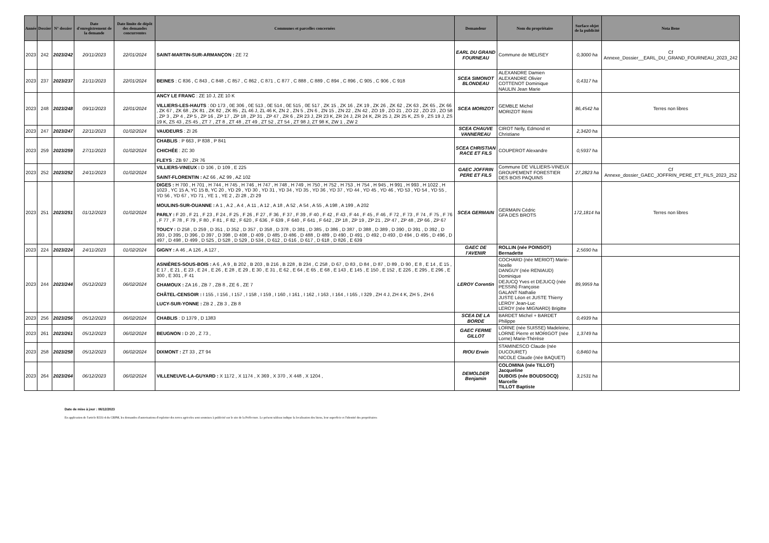| Année | Dossier | N° dossier | Date d'enregistrement de la demande | Date limite de dépôt des demandes concurrentes | Communes et parcelles concernées | Demandeur | Nom du propriétaire | Surface objet de la publicité | Nota Bene |
| --- | --- | --- | --- | --- | --- | --- | --- | --- | --- |
| 2023 | 242 | 2023/242 | 20/11/2023 | 22/01/2024 | SAINT-MARTIN-SUR-ARMANÇON : ZE 72 | EARL DU GRAND FOURNEAU | Commune de MELISEY | 0,3000 ha | Cf Annexe_Dossier__EARL_DU_GRAND_FOURNEAU_2023_242 |
| 2023 | 237 | 2023/237 | 21/11/2023 | 22/01/2024 | BEINES : C 836 , C 843 , C 848 , C 857 , C 862 , C 871 , C 877 , C 888 , C 889 , C 894 , C 896 , C 905 , C 906 , C 918 | SCEA SIMONOT BLONDEAU | ALEXANDRE Damien ALEXANDRE Olivier COTTENOT Dominique NAULIN Jean Marie | 0,4317 ha | |
| 2023 | 248 | 2023/248 | 09/11/2023 | 22/01/2024 | ANCY LE FRANC : ZE 10 J, ZE 10 K VILLIERS-LES-HAUTS : 0D 173 , 0E 306 , 0E 513 , 0E 514 , 0E 515 , 0E 517 , ZK 15 , ZK 16 , ZK 19 , ZK 26 , ZK 62 , ZK 63 , ZK 65 , ZK 66 , ZK 67 , ZK 68 , ZK 81 , ZK 82 , ZK 85 , ZL 46 J, ZL 46 K, ZN 2 , ZN 5 , ZN 6 , ZN 15 , ZN 22 , ZN 42 , ZO 19 , ZO 21 , ZO 22 , ZO 23 , ZO 58 , ZP 3 , ZP 4 , ZP 5 , ZP 16 , ZP 17 , ZP 18 , ZP 31 , ZP 47 , ZR 6 , ZR 23 J, ZR 23 K, ZR 24 J, ZR 24 K, ZR 25 J, ZR 25 K, ZS 9 , ZS 19 J, ZS 19 K, ZS 43 , ZS 45 , ZT 7 , ZT 8 , ZT 48 , ZT 49 , ZT 52 , ZT 54 , ZT 98 J, ZT 98 K, ZW 1 , ZW 2 | SCEA MORIZOT | GEMBLE Michel MORIZOT Rémi | 86,4542 ha | Terres non libres |
| 2023 | 247 | 2023/247 | 22/11/2023 | 01/02/2024 | VAUDEURS : ZI 26 | SCEA CHAUVE VANNEREAU | CIROT Nelly, Edmond et Christiane | 2,3420 ha | |
| 2023 | 259 | 2023/259 | 27/11/2023 | 01/02/2024 | CHABLIS : P 663 , P 838 , P 841 CHICHÉE : ZC 30 FLEYS : ZB 97 , ZR 76 | SCEA CHRISTIAN RACE ET FILS | COUPEROT Alexandre | 0,5937 ha | |
| 2023 | 252 | 2023/252 | 24/11/2023 | 01/02/2024 | VILLIERS-VINEUX : D 106 , D 109 , E 225 SAINT-FLORENTIN : AZ 66 , AZ 99 , AZ 102 | GAEC JOFFRIN PERE ET FILS | Commune DE VILLIERS-VINEUX GROUPEMENT FORESTIER DES BOIS PAQUINS | 27,2823 ha | Cf Annexe_dossier_GAEC_JOFFRIN_PERE_ET_FILS_2023_252 |
| 2023 | 251 | 2023/251 | 01/12/2023 | 01/02/2024 | DIGES : H 700 , H 701 , H 744 , H 745 , H 746 , H 747 , H 748 , H 749 , H 750 , H 752 , H 753 , H 754 , H 945 , H 991 , H 993 , H 1022 , H 1023 , YC 15 A, YC 15 B, YC 20 , YD 29 , YD 30 , YD 31 , YD 34 , YD 35 , YD 36 , YD 37 , YD 44 , YD 45 , YD 46 , YD 53 , YD 54 , YD 55 , YD 56 , YD 67 , YD 71 , YE 1 , YE 2 , ZI 28 , ZI 29 MOULINS-SUR-OUANNE : A 1 , A 2 , A 4 , A 11 , A 12 , A 18 , A 52 , A 54 , A 55 , A 198 , A 199 , A 202 PARLY : F 20 , F 21 , F 23 , F 24 , F 25 , F 26 , F 27 , F 36 , F 37 , F 39 , F 40 , F 42 , F 43 , F 44 , F 45 , F 46 , F 72 , F 73 , F 74 , F 75 , F 76 , F 77 , F 78 , F 79 , F 80 , F 81 , F 82 , F 620 , F 636 , F 639 , F 640 , F 641 , F 642 , ZP 18 , ZP 19 , ZP 21 , ZP 47 , ZP 48 , ZP 66 , ZP 67 TOUCY : D 258 , D 259 , D 351 , D 352 , D 357 , D 358 , D 378 , D 381 , D 385 , D 386 , D 387 , D 388 , D 389 , D 390 , D 391 , D 392 , D 393 , D 395 , D 396 , D 397 , D 398 , D 408 , D 409 , D 485 , D 486 , D 488 , D 489 , D 490 , D 491 , D 492 , D 493 , D 494 , D 495 , D 496 , D 497 , D 498 , D 499 , D 525 , D 528 , D 529 , D 534 , D 612 , D 616 , D 617 , D 618 , D 826 , E 639 | SCEA GERMAIN | GERMAIN Cédric GFA DES BROTS | 172,1814 ha | Terres non libres |
| 2023 | 224 | 2023/224 | 24/11/2023 | 01/02/2024 | GIGNY : A 46 , A 126 , A 127 , | GAEC DE l'AVENIR | ROLLIN (née POINSOT) Bernadette | 2,5690 ha | |
| 2023 | 244 | 2023/244 | 05/12/2023 | 06/02/2024 | ASNIÈRES-SOUS-BOIS : A 6 , A 9 , B 202 , B 203 , B 216 , B 228 , B 234 , C 258 , D 67 , D 83 , D 84 , D 87 , D 89 , D 90 , E 8 , E 14 , E 15 , E 17 , E 21 , E 23 , E 24 , E 26 , E 28 , E 29 , E 30 , E 31 , E 62 , E 64 , E 65 , E 68 , E 143 , E 145 , E 150 , E 152 , E 226 , E 295 , E 296 , E 300 , E 301 , F 41 CHAMOUX : ZA 16 , ZB 7 , ZB 8 , ZE 6 , ZE 7 CHÂTEL-CENSOIR : I 155 , I 156 , I 157 , I 158 , I 159 , I 160 , I 161 , I 162 , I 163 , I 164 , I 165 , I 329 , ZH 4 J, ZH 4 K, ZH 5 , ZH 6 LUCY-SUR-YONNE : ZB 2 , ZB 3 , ZB 8 | LEROY Corentin | COCHARD (née MERIOT) Marie-Noelle DANGUY (née RENIAUD) Dominique DEJUCQ Yves et DEJUCQ (née PESSIN) Françoise GALANT Nathalie JUSTE Léon et JUSTE Thierry LEROY Jean-Luc LEROY (née MIGNARD) Brigitte | 89,9959 ha | |
| 2023 | 256 | 2023/256 | 05/12/2023 | 06/02/2024 | CHABLIS : D 1379 , D 1383 | SCEA DE LA BORDE | BARDET Michel + BARDET Philippe | 0,4939 ha | |
| 2023 | 261 | 2023/261 | 05/12/2023 | 06/02/2024 | BEUGNON : D 20 , Z 73 , | GAEC FERME GILLOT | LORNE (née SUISSE) Madeleine, LORNE Pierre et MORIGOT (née Lorne) Marie-Thérèse | 1,3749 ha | |
| 2023 | 258 | 2023/258 | 05/12/2023 | 06/02/2024 | DIXMONT : ZT 33 , ZT 94 | RIOU Erwin | STAMINESCO Claude (née DUCOURET) NICOLE Claude (née BAQUET) | 0,8460 ha | |
| 2023 | 264 | 2023/264 | 06/12/2023 | 06/02/2024 | VILLENEUVE-LA-GUYARD : X 1172 , X 1174 , X 369 , X 370 , X 448 , X 1204 , | DEMOLDER Benjamin | COLOMINA (née TILLOT) Jacqueline DUBOIS (née BOUDSOCQ) Marcelle TILLOT Baptiste | 3,1531 ha | |
Date de mise à jour : 06/12/2023
En application de l'article R331-4 du CRPM, les demandes d'autorisations d'exploiter des terres agricoles sont soumises à publicité sur le site de la Préfecture. Le présent tableau indique la localisation des biens, leur superficie et l'identité des propriétaires